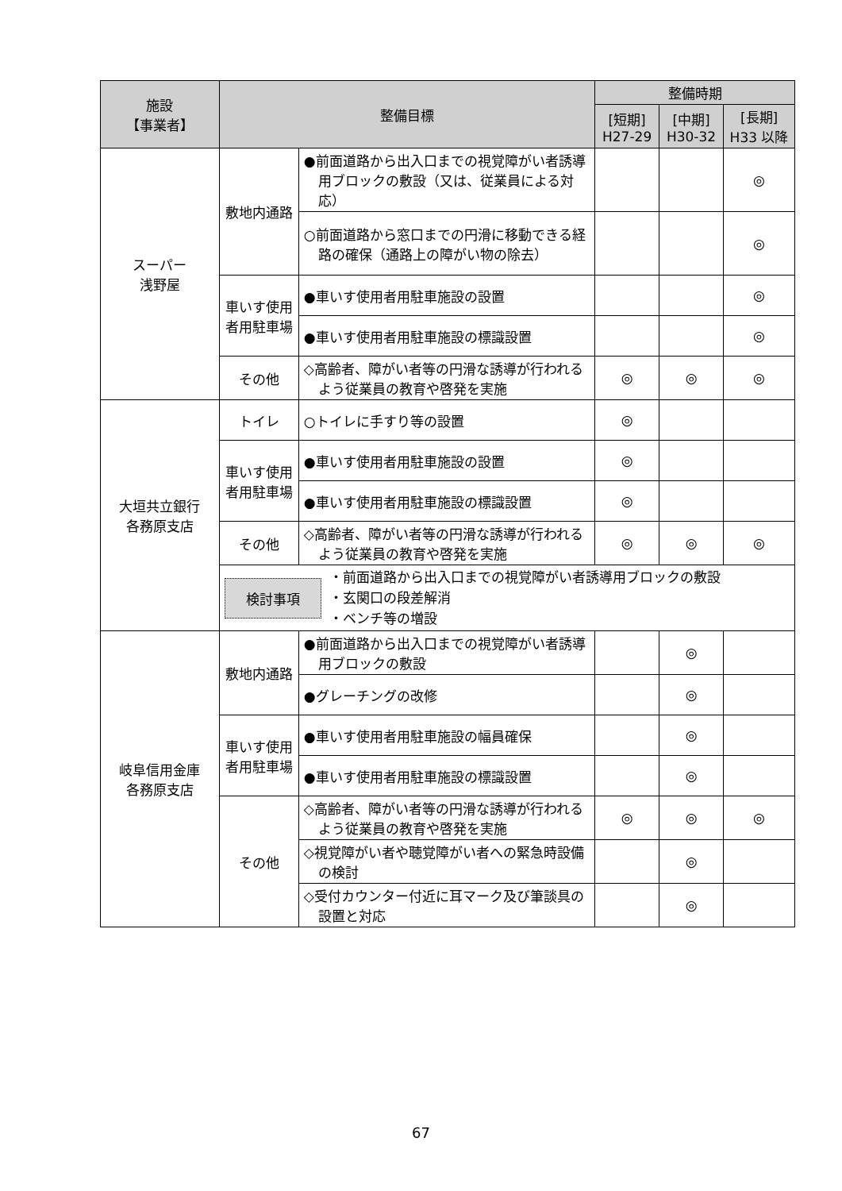| 施設 【事業者】 | 整備目標 | | 整備時期 | | |
| --- | --- | --- | --- | --- | --- |
| | | | [短期] H27-29 | [中期] H30-32 | [長期] H33 以降 |
| スーパー 浅野屋 | 敷地内通路 | ●前面道路から出入口までの視覚障がい者誘導用ブロックの敷設（又は、従業員による対応） | | | ◎ |
| | | ○前面道路から窓口までの円滑に移動できる経路の確保（通路上の障がい物の除去） | | | ◎ |
| | 車いす使用者用駐車場 | ●車いす使用者用駐車施設の設置 | | | ◎ |
| | | ●車いす使用者用駐車施設の標識設置 | | | ◎ |
| | その他 | ◇高齢者、障がい者等の円滑な誘導が行われるよう従業員の教育や啓発を実施 | ◎ | ◎ | ◎ |
| 大垣共立銀行 各務原支店 | トイレ | ○トイレに手すり等の設置 | ◎ | | |
| | 車いす使用者用駐車場 | ●車いす使用者用駐車施設の設置 | ◎ | | |
| | | ●車いす使用者用駐車施設の標識設置 | ◎ | | |
| | その他 | ◇高齢者、障がい者等の円滑な誘導が行われるよう従業員の教育や啓発を実施 | ◎ | ◎ | ◎ |
| | 検討事項 ・前面道路から出入口までの視覚障がい者誘導用ブロックの敷設 ・玄関口の段差解消 ・ベンチ等の増設 | | | | |
| 岐阜信用金庫 各務原支店 | 敷地内通路 | ●前面道路から出入口までの視覚障がい者誘導用ブロックの敷設 | | ◎ | |
| | | ●グレーチングの改修 | | ◎ | |
| | 車いす使用者用駐車場 | ●車いす使用者用駐車施設の幅員確保 | | ◎ | |
| | | ●車いす使用者用駐車施設の標識設置 | | ◎ | |
| | その他 | ◇高齢者、障がい者等の円滑な誘導が行われるよう従業員の教育や啓発を実施 | ◎ | ◎ | ◎ |
| | | ◇視覚障がい者や聴覚障がい者への緊急時設備の検討 | | ◎ | |
| | | ◇受付カウンター付近に耳マーク及び筆談具の設置と対応 | | ◎ | |
67